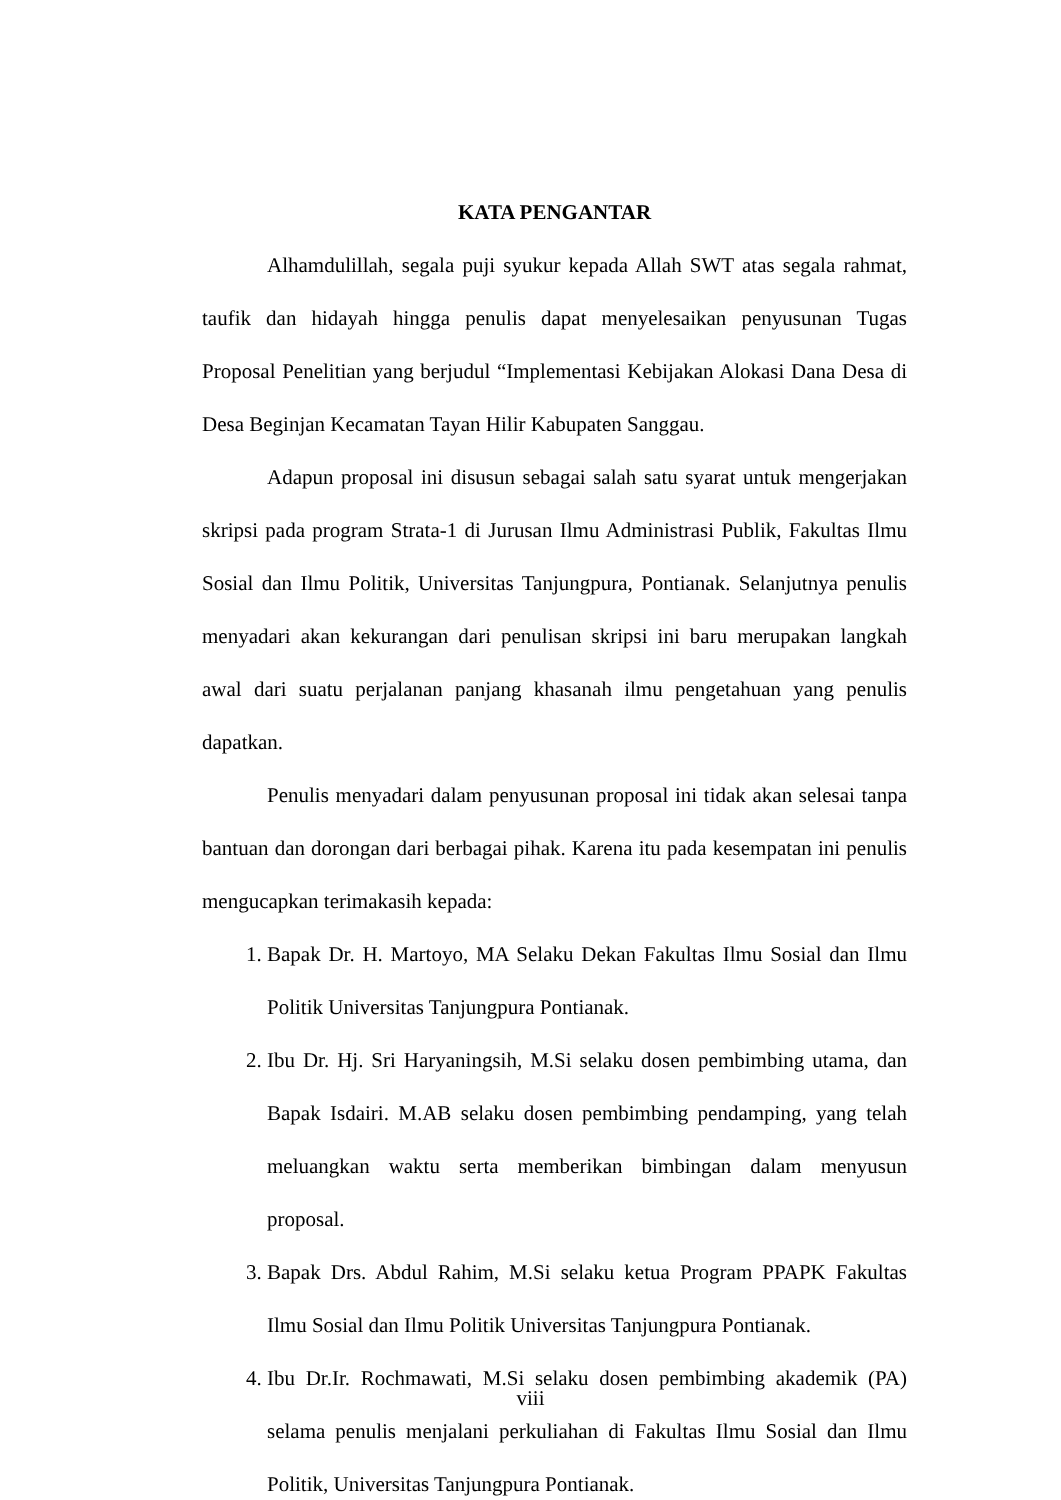KATA PENGANTAR
Alhamdulillah, segala puji syukur kepada Allah SWT atas segala rahmat, taufik dan hidayah hingga penulis dapat menyelesaikan penyusunan Tugas Proposal Penelitian yang berjudul “Implementasi Kebijakan Alokasi Dana Desa di Desa Beginjan Kecamatan Tayan Hilir Kabupaten Sanggau.
Adapun proposal ini disusun sebagai salah satu syarat untuk mengerjakan skripsi pada program Strata-1 di Jurusan Ilmu Administrasi Publik, Fakultas Ilmu Sosial dan Ilmu Politik, Universitas Tanjungpura, Pontianak. Selanjutnya penulis menyadari akan kekurangan dari penulisan skripsi ini baru merupakan langkah awal dari suatu perjalanan panjang khasanah ilmu pengetahuan yang penulis dapatkan.
Penulis menyadari dalam penyusunan proposal ini tidak akan selesai tanpa bantuan dan dorongan dari berbagai pihak. Karena itu pada kesempatan ini penulis mengucapkan terimakasih kepada:
1. Bapak Dr. H. Martoyo, MA Selaku Dekan Fakultas Ilmu Sosial dan Ilmu Politik Universitas Tanjungpura Pontianak.
2. Ibu Dr. Hj. Sri Haryaningsih, M.Si selaku dosen pembimbing utama, dan Bapak Isdairi. M.AB selaku dosen pembimbing pendamping, yang telah meluangkan waktu serta memberikan bimbingan dalam menyusun proposal.
3. Bapak Drs. Abdul Rahim, M.Si selaku ketua Program PPAPK Fakultas Ilmu Sosial dan Ilmu Politik Universitas Tanjungpura Pontianak.
4. Ibu Dr.Ir. Rochmawati, M.Si selaku dosen pembimbing akademik (PA) selama penulis menjalani perkuliahan di Fakultas Ilmu Sosial dan Ilmu Politik, Universitas Tanjungpura Pontianak.
viii